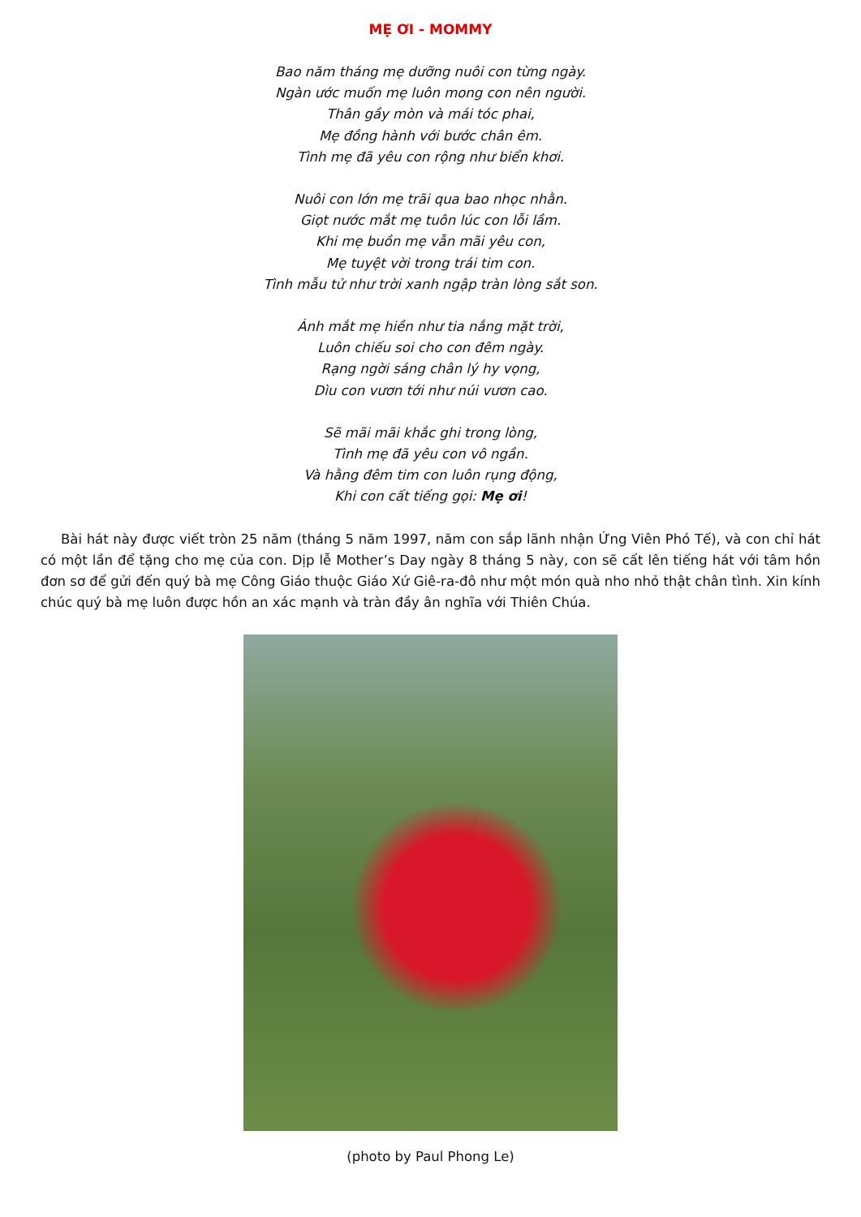MẸ ƠI - MOMMY
Bao năm tháng mẹ dưỡng nuôi con từng ngày.
Ngàn ước muốn mẹ luôn mong con nên người.
Thân gầy mòn và mái tóc phai,
Mẹ đồng hành với bước chân êm.
Tình mẹ đã yêu con rộng như biển khơi.
Nuôi con lớn mẹ trãi qua bao nhọc nhằn.
Giọt nước mắt mẹ tuôn lúc con lỗi lầm.
Khi mẹ buồn mẹ vẫn mãi yêu con,
Mẹ tuyệt vời trong trái tim con.
Tình mẫu tử như trời xanh ngập tràn lòng sắt son.
Ánh mắt mẹ hiền như tia nắng mặt trời,
Luôn chiếu soi cho con đêm ngày.
Rạng ngời sáng chân lý hy vọng,
Dìu con vươn tới như núi vươn cao.
Sẽ mãi mãi khắc ghi trong lòng,
Tình mẹ đã yêu con vô ngần.
Và hằng đêm tim con luôn rụng động,
Khi con cất tiếng gọi: Mẹ ơi!
Bài hát này được viết tròn 25 năm (tháng 5 năm 1997, năm con sắp lãnh nhận Ứng Viên Phó Tế), và con chỉ hát có một lần để tặng cho mẹ của con. Dịp lễ Mother’s Day ngày 8 tháng 5 này, con sẽ cất lên tiếng hát với tâm hồn đơn sơ để gửi đến quý bà mẹ Công Giáo thuộc Giáo Xứ Giê-ra-đô như một món quà nho nhỏ thật chân tình. Xin kính chúc quý bà mẹ luôn được hồn an xác mạnh và tràn đầy ân nghĩa với Thiên Chúa.
(photo by Paul Phong Le)